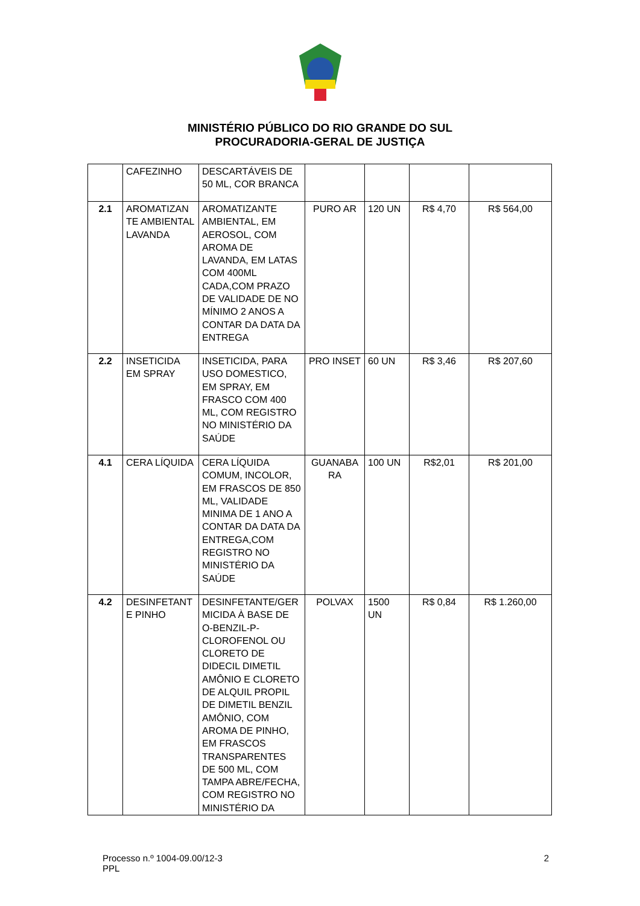MINISTÉRIO PÚBLICO DO RIO GRANDE DO SUL
PROCURADORIA-GERAL DE JUSTIÇA
| | CAFEZINHO | DESCARTÁVEIS DE 50 ML, COR BRANCA | | | | |
| 2.1 | AROMATIZAN TE AMBIENTAL LAVANDA | AROMATIZANTE AMBIENTAL, EM AEROSOL, COM AROMA DE LAVANDA, EM LATAS COM 400ML CADA,COM PRAZO DE VALIDADE DE NO MÍNIMO 2 ANOS A CONTAR DA DATA DA ENTREGA | PURO AR | 120 UN | R$ 4,70 | R$ 564,00 |
| 2.2 | INSETICIDA EM SPRAY | INSETICIDA, PARA USO DOMESTICO, EM SPRAY, EM FRASCO COM 400 ML, COM REGISTRO NO MINISTÉRIO DA SAÚDE | PRO INSET | 60 UN | R$ 3,46 | R$ 207,60 |
| 4.1 | CERA LÍQUIDA | CERA LÍQUIDA COMUM, INCOLOR, EM FRASCOS DE 850 ML, VALIDADE MINIMA DE 1 ANO A CONTAR DA DATA DA ENTREGA,COM REGISTRO NO MINISTÉRIO DA SAÚDE | GUANABA RA | 100 UN | R$2,01 | R$ 201,00 |
| 4.2 | DESINFETANT E PINHO | DESINFETANTE/GER MICIDA À BASE DE O-BENZIL-P-CLOROFENOL OU CLORETO DE DIDECIL DIMETIL AMÔNIO E CLORETO DE ALQUIL PROPIL DE DIMETIL BENZIL AMÔNIO, COM AROMA DE PINHO, EM FRASCOS TRANSPARENTES DE 500 ML, COM TAMPA ABRE/FECHA, COM REGISTRO NO MINISTÉRIO DA | POLVAX | 1500 UN | R$ 0,84 | R$ 1.260,00 |
Processo n.º 1004-09.00/12-3
PPL
2